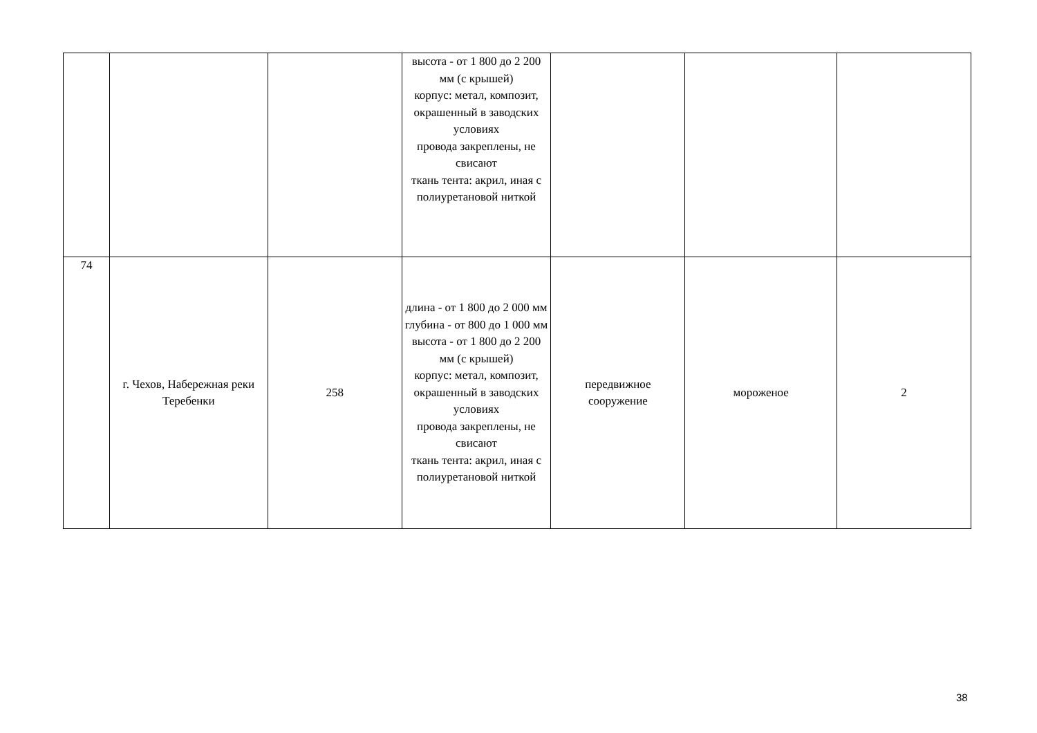| | | | высота - от 1 800 до 2 200 мм (с крышей) корпус: метал, композит, окрашенный в заводских условиях провода закреплены, не свисают ткань тента: акрил, иная с полиуретановой ниткой | | | |
| 74 | г. Чехов, Набережная реки Теребенки | 258 | длина - от 1 800 до 2 000 мм глубина - от 800 до 1 000 мм высота - от 1 800 до 2 200 мм (с крышей) корпус: метал, композит, окрашенный в заводских условиях провода закреплены, не свисают ткань тента: акрил, иная с полиуретановой ниткой | передвижное сооружение | мороженое | 2 |
38